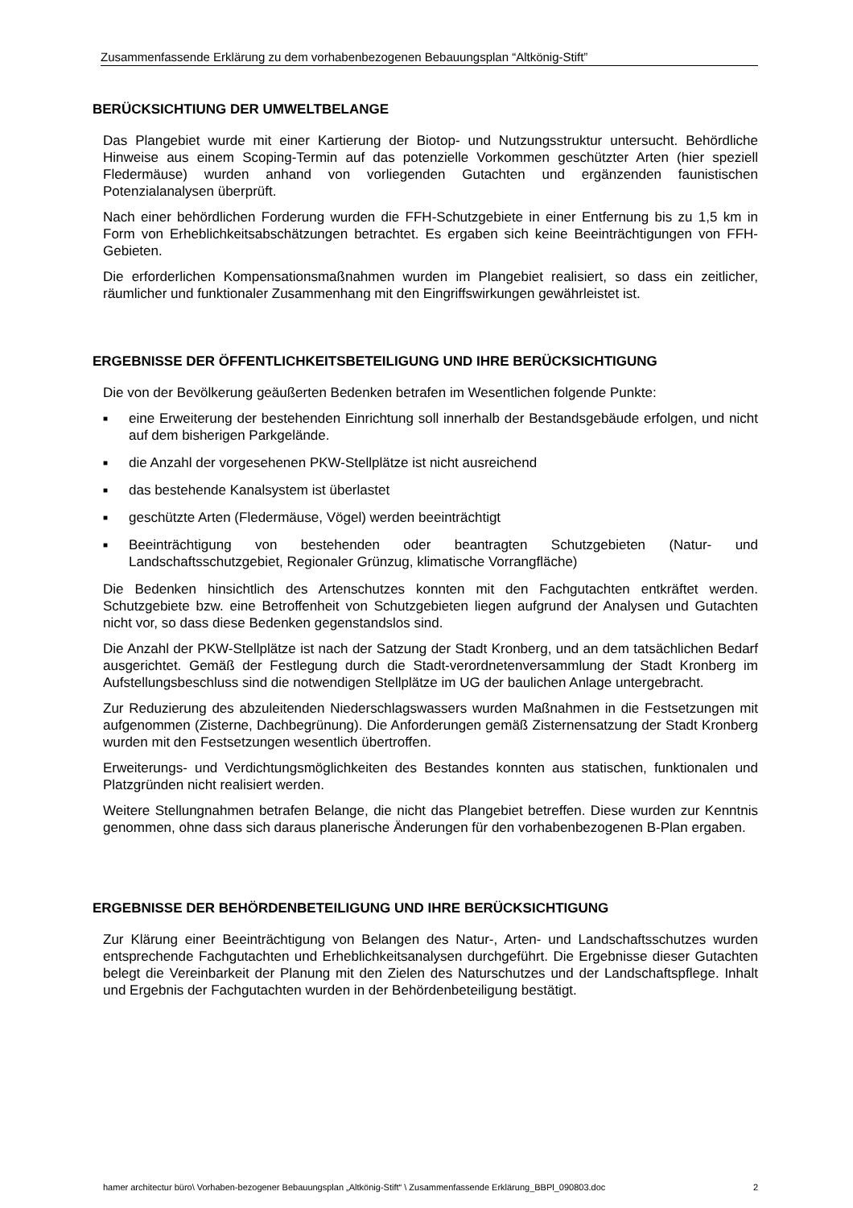Zusammenfassende Erklärung zu dem vorhabenbezogenen Bebauungsplan “Altkönig-Stift”
BERÜCKSICHTIUNG DER UMWELTBELANGE
Das Plangebiet wurde mit einer Kartierung der Biotop- und Nutzungsstruktur untersucht. Behördliche Hinweise aus einem Scoping-Termin auf das potenzielle Vorkommen geschützter Arten (hier speziell Fledermäuse) wurden anhand von vorliegenden Gutachten und ergänzenden faunistischen Potenzialanalysen überprüft.
Nach einer behördlichen Forderung wurden die FFH-Schutzgebiete in einer Entfernung bis zu 1,5 km in Form von Erheblichkeitsabschätzungen betrachtet. Es ergaben sich keine Beeinträchtigungen von FFH-Gebieten.
Die erforderlichen Kompensationsmaßnahmen wurden im Plangebiet realisiert, so dass ein zeitlicher, räumlicher und funktionaler Zusammenhang mit den Eingriffswirkungen gewährleistet ist.
ERGEBNISSE DER ÖFFENTLICHKEITSBETEILIGUNG UND IHRE BERÜCKSICHTIGUNG
Die von der Bevölkerung geäußerten Bedenken betrafen im Wesentlichen folgende Punkte:
■ eine Erweiterung der bestehenden Einrichtung soll innerhalb der Bestandsgebäude erfolgen, und nicht auf dem bisherigen Parkgelände.
■ die Anzahl der vorgesehenen PKW-Stellplätze ist nicht ausreichend
■ das bestehende Kanalsystem ist überlastet
■ geschützte Arten (Fledermäuse, Vögel) werden beeinträchtigt
■ Beeinträchtigung von bestehenden oder beantragten Schutzgebieten (Natur- und Landschaftsschutzgebiet, Regionaler Grünzug, klimatische Vorrangfläche)
Die Bedenken hinsichtlich des Artenschutzes konnten mit den Fachgutachten entkräftet werden. Schutzgebiete bzw. eine Betroffenheit von Schutzgebieten liegen aufgrund der Analysen und Gutachten nicht vor, so dass diese Bedenken gegenstandslos sind.
Die Anzahl der PKW-Stellplätze ist nach der Satzung der Stadt Kronberg, und an dem tatsächlichen Bedarf ausgerichtet. Gemäß der Festlegung durch die Stadt-verordnetenversammlung der Stadt Kronberg im Aufstellungsbeschluss sind die notwendigen Stellplätze im UG der baulichen Anlage untergebracht.
Zur Reduzierung des abzuleitenden Niederschlagswassers wurden Maßnahmen in die Festsetzungen mit aufgenommen (Zisterne, Dachbegrünung). Die Anforderungen gemäß Zisternensatzung der Stadt Kronberg wurden mit den Festsetzungen wesentlich übertroffen.
Erweiterungs- und Verdichtungsmöglichkeiten des Bestandes konnten aus statischen, funktionalen und Platzgründen nicht realisiert werden.
Weitere Stellungnahmen betrafen Belange, die nicht das Plangebiet betreffen. Diese wurden zur Kenntnis genommen, ohne dass sich daraus planerische Änderungen für den vorhabenbezogenen B-Plan ergaben.
ERGEBNISSE DER BEHÖRDENBETEILIGUNG UND IHRE BERÜCKSICHTIGUNG
Zur Klärung einer Beeinträchtigung von Belangen des Natur-, Arten- und Landschaftsschutzes wurden entsprechende Fachgutachten und Erheblichkeitsanalysen durchgeführt. Die Ergebnisse dieser Gutachten belegt die Vereinbarkeit der Planung mit den Zielen des Naturschutzes und der Landschaftspflege. Inhalt und Ergebnis der Fachgutachten wurden in der Behördenbeteiligung bestätigt.
hamer architectur büro\ Vorhaben-bezogener Bebauungsplan „Altkönig-Stift“ \ Zusammenfassende Erklärung_BBPl_090803.doc 2